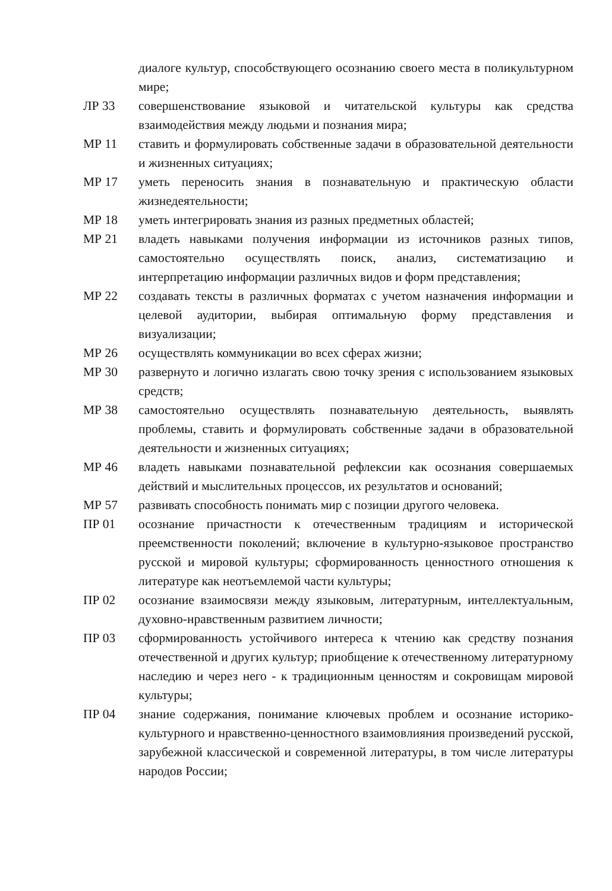диалоге культур, способствующего осознанию своего места в поликультурном мире;
ЛР 33 совершенствование языковой и читательской культуры как средства взаимодействия между людьми и познания мира;
МР 11 ставить и формулировать собственные задачи в образовательной деятельности и жизненных ситуациях;
МР 17 уметь переносить знания в познавательную и практическую области жизнедеятельности;
МР 18 уметь интегрировать знания из разных предметных областей;
МР 21 владеть навыками получения информации из источников разных типов, самостоятельно осуществлять поиск, анализ, систематизацию и интерпретацию информации различных видов и форм представления;
МР 22 создавать тексты в различных форматах с учетом назначения информации и целевой аудитории, выбирая оптимальную форму представления и визуализации;
МР 26 осуществлять коммуникации во всех сферах жизни;
МР 30 развернуто и логично излагать свою точку зрения с использованием языковых средств;
МР 38 самостоятельно осуществлять познавательную деятельность, выявлять проблемы, ставить и формулировать собственные задачи в образовательной деятельности и жизненных ситуациях;
МР 46 владеть навыками познавательной рефлексии как осознания совершаемых действий и мыслительных процессов, их результатов и оснований;
МР 57 развивать способность понимать мир с позиции другого человека.
ПР 01 осознание причастности к отечественным традициям и исторической преемственности поколений; включение в культурно-языковое пространство русской и мировой культуры; сформированность ценностного отношения к литературе как неотъемлемой части культуры;
ПР 02 осознание взаимосвязи между языковым, литературным, интеллектуальным, духовно-нравственным развитием личности;
ПР 03 сформированность устойчивого интереса к чтению как средству познания отечественной и других культур; приобщение к отечественному литературному наследию и через него - к традиционным ценностям и сокровищам мировой культуры;
ПР 04 знание содержания, понимание ключевых проблем и осознание историко-культурного и нравственно-ценностного взаимовлияния произведений русской, зарубежной классической и современной литературы, в том числе литературы народов России;